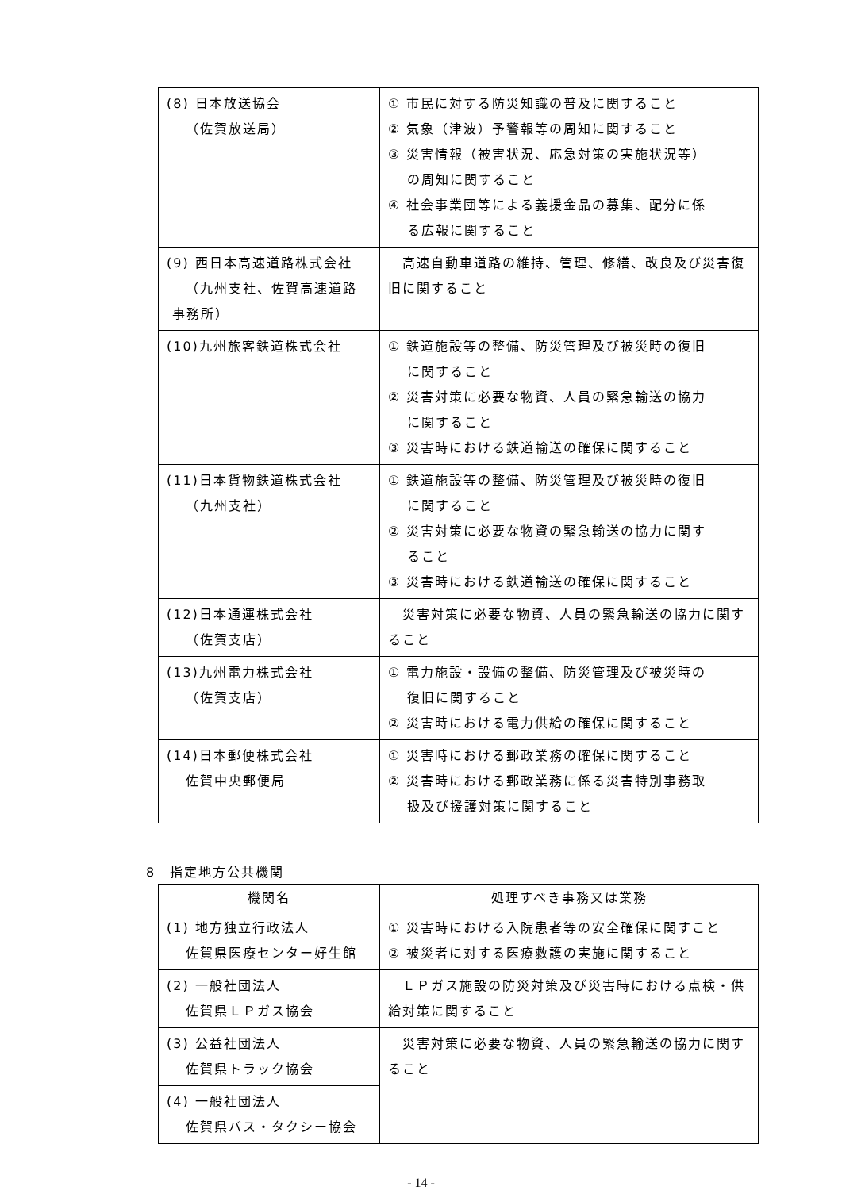| (8) 日本放送協会 （佐賀放送局） | ① 市民に対する防災知識の普及に関すること ② 気象（津波）予警報等の周知に関すること ③ 災害情報（被害状況、応急対策の実施状況等） の周知に関すること ④ 社会事業団等による義援金品の募集、配分に係 る広報に関すること |
| (9) 西日本高速道路株式会社 （九州支社、佐賀高速道路 事務所） | 高速自動車道路の維持、管理、修繕、改良及び災害復旧に関すること |
| (10)九州旅客鉄道株式会社 | ① 鉄道施設等の整備、防災管理及び被災時の復旧 に関すること ② 災害対策に必要な物資、人員の緊急輸送の協力 に関すること ③ 災害時における鉄道輸送の確保に関すること |
| (11)日本貨物鉄道株式会社 （九州支社） | ① 鉄道施設等の整備、防災管理及び被災時の復旧 に関すること ② 災害対策に必要な物資の緊急輸送の協力に関す ること ③ 災害時における鉄道輸送の確保に関すること |
| (12)日本通運株式会社 （佐賀支店） | 災害対策に必要な物資、人員の緊急輸送の協力に関すること |
| (13)九州電力株式会社 （佐賀支店） | ① 電力施設・設備の整備、防災管理及び被災時の 復旧に関すること ② 災害時における電力供給の確保に関すること |
| (14)日本郵便株式会社 佐賀中央郵便局 | ① 災害時における郵政業務の確保に関すること ② 災害時における郵政業務に係る災害特別事務取 扱及び援護対策に関すること |
8　指定地方公共機関
| 機関名 | 処理すべき事務又は業務 |
| --- | --- |
| (1) 地方独立行政法人 佐賀県医療センター好生館 | ① 災害時における入院患者等の安全確保に関すこと ② 被災者に対する医療救護の実施に関すること |
| (2) 一般社団法人 佐賀県ＬＰガス協会 | ＬＰガス施設の防災対策及び災害時における点検・供給対策に関すること |
| (3) 公益社団法人 佐賀県トラック協会 | 災害対策に必要な物資、人員の緊急輸送の協力に関すること |
| (4) 一般社団法人 佐賀県バス・タクシー協会 | |
- 14 -